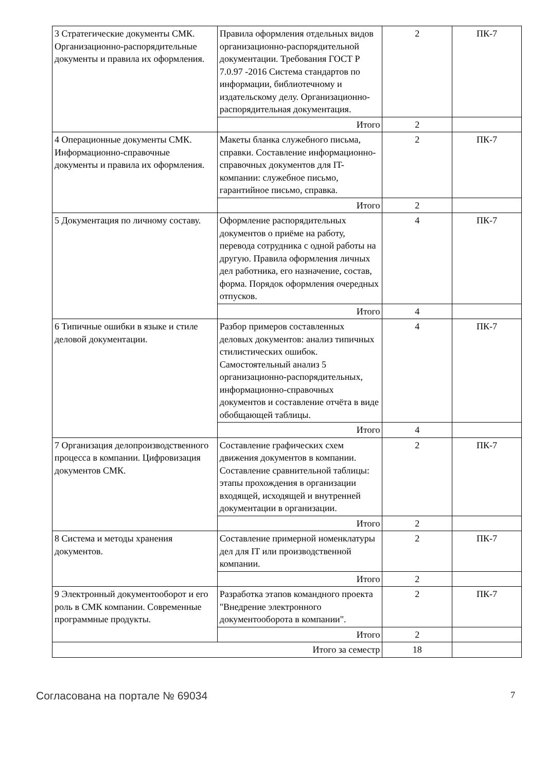| 3 Стратегические документы СМК. Организационно-распорядительные документы и правила их оформления. | Правила оформления отдельных видов организационно-распорядительной документации. Требования ГОСТ Р 7.0.97 -2016 Система стандартов по информации, библиотечному и издательскому делу. Организационно-распорядительная документация. | 2 | ПК-7 |
| | Итого | 2 | |
| 4 Операционные документы СМК. Информационно-справочные документы и правила их оформления. | Макеты бланка служебного письма, справки. Составление информационно-справочных документов для IT-компании: служебное письмо, гарантийное письмо, справка. | 2 | ПК-7 |
| | Итого | 2 | |
| 5 Документация по личному составу. | Оформление распорядительных документов о приёме на работу, перевода сотрудника с одной работы на другую. Правила оформления личных дел работника, его назначение, состав, форма. Порядок оформления очередных отпусков. | 4 | ПК-7 |
| | Итого | 4 | |
| 6 Типичные ошибки в языке и стиле деловой документации. | Разбор примеров составленных деловых документов: анализ типичных стилистических ошибок. Самостоятельный анализ 5 организационно-распорядительных, информационно-справочных документов и составление отчёта в виде обобщающей таблицы. | 4 | ПК-7 |
| | Итого | 4 | |
| 7 Организация делопроизводственного процесса в компании. Цифровизация документов СМК. | Составление графических схем движения документов в компании. Составление сравнительной таблицы: этапы прохождения в организации входящей, исходящей и внутренней документации в организации. | 2 | ПК-7 |
| | Итого | 2 | |
| 8 Система и методы хранения документов. | Составление примерной номенклатуры дел для IT или производственной компании. | 2 | ПК-7 |
| | Итого | 2 | |
| 9 Электронный документооборот и его роль в СМК компании. Современные программные продукты. | Разработка этапов командного проекта "Внедрение электронного документооборота в компании". | 2 | ПК-7 |
| | Итого | 2 | |
| Итого за семестр | | 18 | |
Согласована на портале № 69034 7